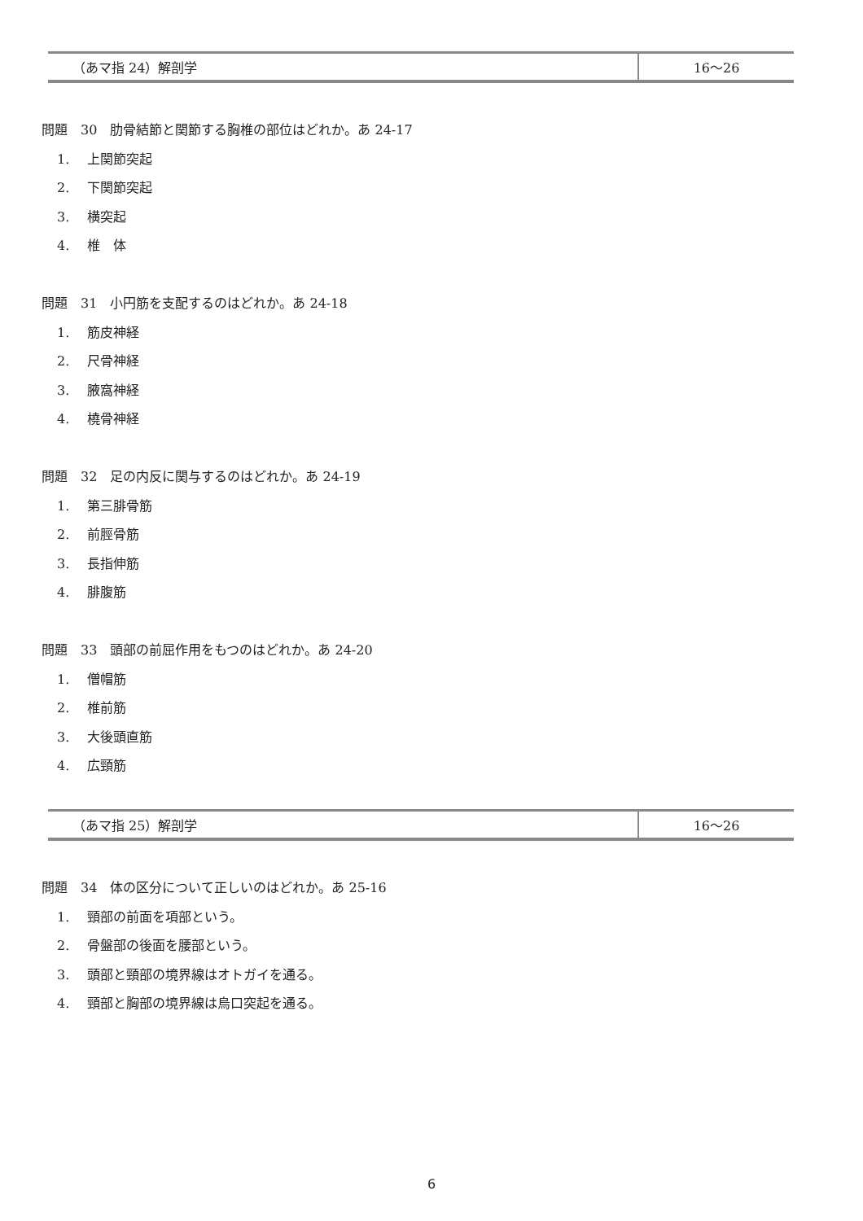| （あマ指 24）解剖学 | 16〜26 |
問題　30　肋骨結節と関節する胸椎の部位はどれか。あ 24-17
1. 上関節突起
2. 下関節突起
3. 横突起
4. 椎　体
問題　31　小円筋を支配するのはどれか。あ 24-18
1. 筋皮神経
2. 尺骨神経
3. 腋窩神経
4. 橈骨神経
問題　32　足の内反に関与するのはどれか。あ 24-19
1. 第三腓骨筋
2. 前脛骨筋
3. 長指伸筋
4. 腓腹筋
問題　33　頭部の前屈作用をもつのはどれか。あ 24-20
1. 僧帽筋
2. 椎前筋
3. 大後頭直筋
4. 広頸筋
| （あマ指 25）解剖学 | 16〜26 |
問題　34　体の区分について正しいのはどれか。あ 25-16
1. 頸部の前面を項部という。
2. 骨盤部の後面を腰部という。
3. 頭部と頸部の境界線はオトガイを通る。
4. 頸部と胸部の境界線は烏口突起を通る。
6